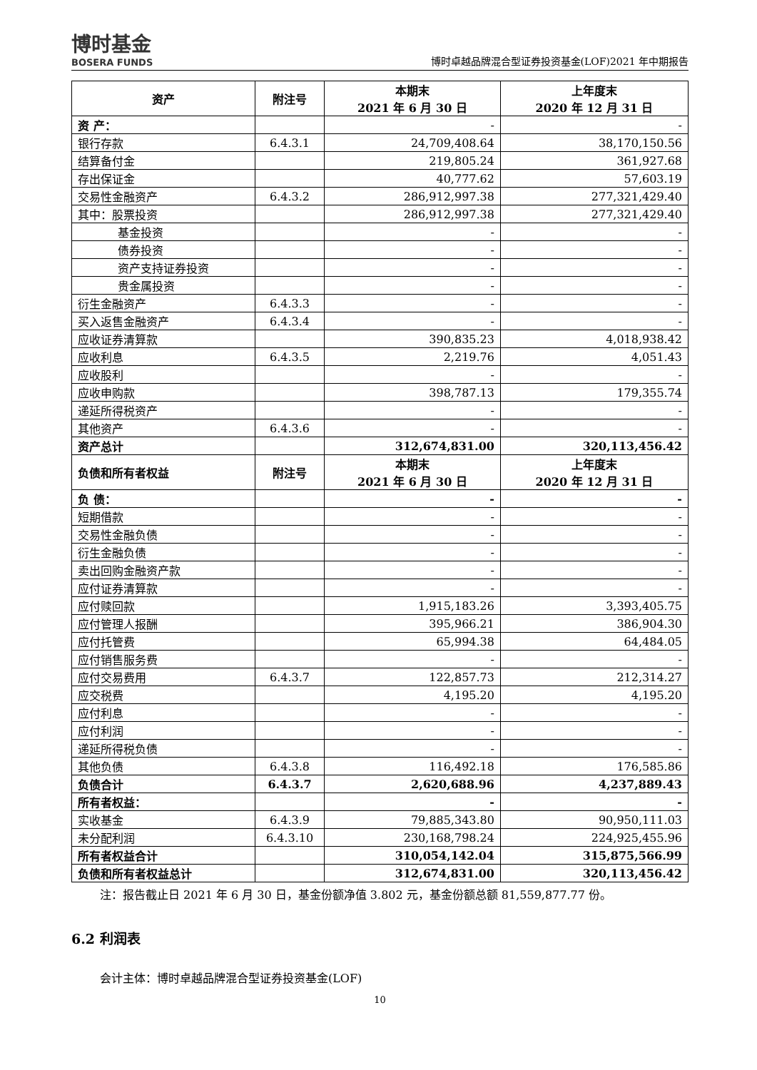博时基金
BOSERA FUNDS
博时卓越品牌混合型证券投资基金(LOF)2021 年中期报告
| 资产 | 附注号 | 本期末 2021 年 6 月 30 日 | 上年度末 2020 年 12 月 31 日 |
| --- | --- | --- | --- |
| 资 产： | | - | - |
| 银行存款 | 6.4.3.1 | 24,709,408.64 | 38,170,150.56 |
| 结算备付金 | | 219,805.24 | 361,927.68 |
| 存出保证金 | | 40,777.62 | 57,603.19 |
| 交易性金融资产 | 6.4.3.2 | 286,912,997.38 | 277,321,429.40 |
| 其中：股票投资 | | 286,912,997.38 | 277,321,429.40 |
| 基金投资 | | - | - |
| 债券投资 | | - | - |
| 资产支持证券投资 | | - | - |
| 贵金属投资 | | - | - |
| 衍生金融资产 | 6.4.3.3 | - | - |
| 买入返售金融资产 | 6.4.3.4 | - | - |
| 应收证券清算款 | | 390,835.23 | 4,018,938.42 |
| 应收利息 | 6.4.3.5 | 2,219.76 | 4,051.43 |
| 应收股利 | | - | - |
| 应收申购款 | | 398,787.13 | 179,355.74 |
| 递延所得税资产 | | - | - |
| 其他资产 | 6.4.3.6 | - | - |
| 资产总计 | | 312,674,831.00 | 320,113,456.42 |
| 负债和所有者权益 | 附注号 | 本期末 2021 年 6 月 30 日 | 上年度末 2020 年 12 月 31 日 |
| 负 债： | | - | - |
| 短期借款 | | - | - |
| 交易性金融负债 | | - | - |
| 衍生金融负债 | | - | - |
| 卖出回购金融资产款 | | - | - |
| 应付证券清算款 | | - | - |
| 应付赎回款 | | 1,915,183.26 | 3,393,405.75 |
| 应付管理人报酬 | | 395,966.21 | 386,904.30 |
| 应付托管费 | | 65,994.38 | 64,484.05 |
| 应付销售服务费 | | - | - |
| 应付交易费用 | 6.4.3.7 | 122,857.73 | 212,314.27 |
| 应交税费 | | 4,195.20 | 4,195.20 |
| 应付利息 | | - | - |
| 应付利润 | | - | - |
| 递延所得税负债 | | - | - |
| 其他负债 | 6.4.3.8 | 116,492.18 | 176,585.86 |
| 负债合计 | 6.4.3.7 | 2,620,688.96 | 4,237,889.43 |
| 所有者权益： | | - | - |
| 实收基金 | 6.4.3.9 | 79,885,343.80 | 90,950,111.03 |
| 未分配利润 | 6.4.3.10 | 230,168,798.24 | 224,925,455.96 |
| 所有者权益合计 | | 310,054,142.04 | 315,875,566.99 |
| 负债和所有者权益总计 | | 312,674,831.00 | 320,113,456.42 |
注：报告截止日 2021 年 6 月 30 日，基金份额净值 3.802 元，基金份额总额 81,559,877.77 份。
6.2 利润表
会计主体：博时卓越品牌混合型证券投资基金(LOF)
10